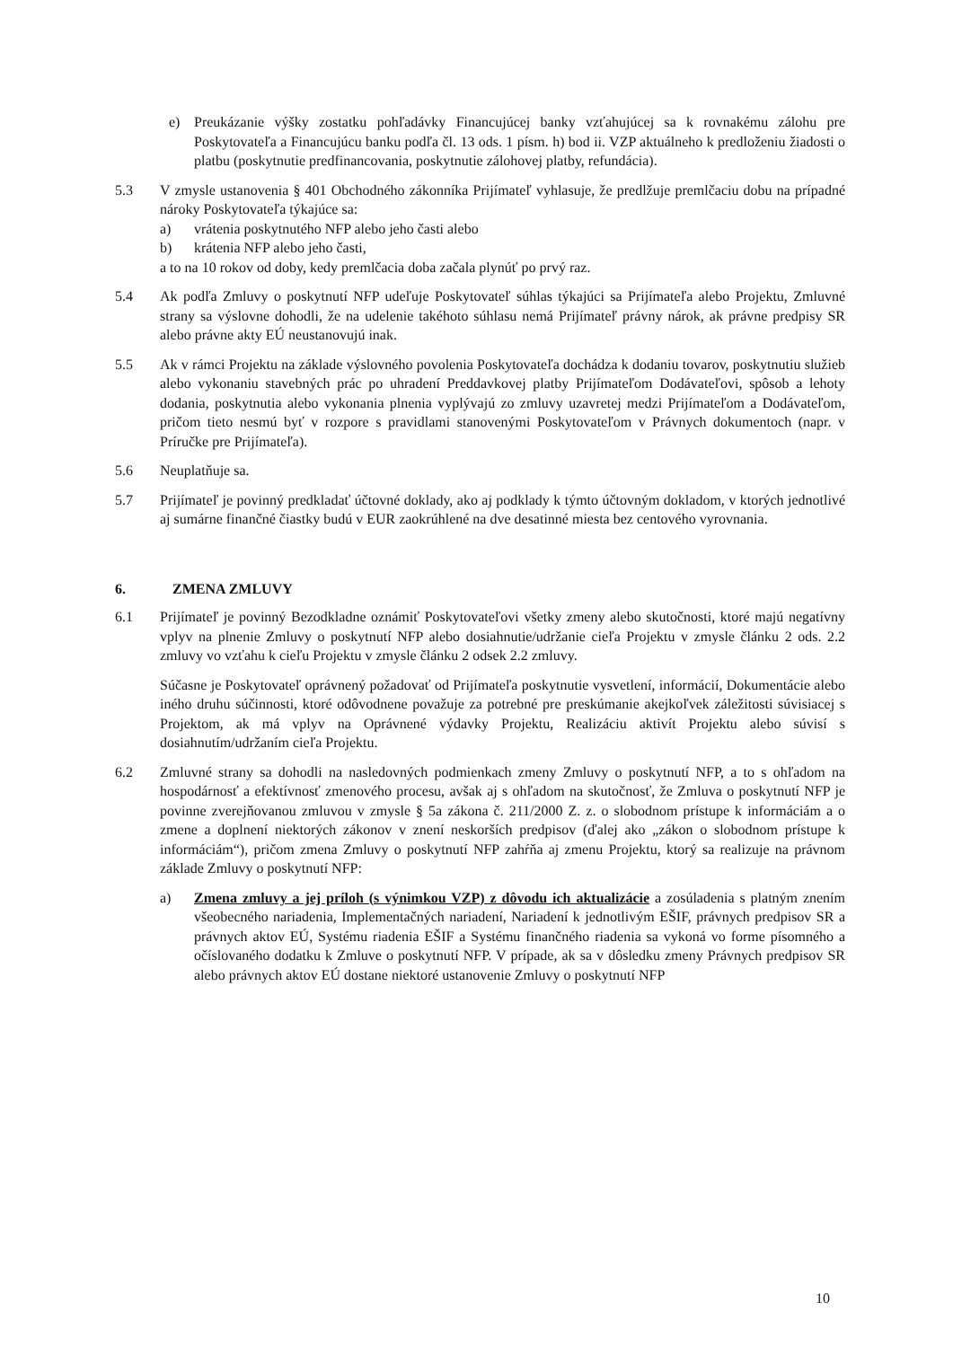e) Preukázanie výšky zostatku pohľadávky Financujúcej banky vzťahujúcej sa k rovnakému zálohu pre Poskytovateľa a Financujúcu banku podľa čl. 13 ods. 1 písm. h) bod ii. VZP aktuálneho k predloženiu žiadosti o platbu (poskytnutie predfinancovania, poskytnutie zálohovej platby, refundácia).
5.3 V zmysle ustanovenia § 401 Obchodného zákonníka Prijímateľ vyhlasuje, že predlžuje premlčaciu dobu na prípadné nároky Poskytovateľa týkajúce sa:
a) vrátenia poskytnutého NFP alebo jeho časti alebo
b) krátenia NFP alebo jeho časti,
a to na 10 rokov od doby, kedy premlčacia doba začala plynúť po prvý raz.
5.4 Ak podľa Zmluvy o poskytnutí NFP udeľuje Poskytovateľ súhlas týkajúci sa Prijímateľa alebo Projektu, Zmluvné strany sa výslovne dohodli, že na udelenie takéhoto súhlasu nemá Prijímateľ právny nárok, ak právne predpisy SR alebo právne akty EÚ neustanovujú inak.
5.5 Ak v rámci Projektu na základe výslovného povolenia Poskytovateľa dochádza k dodaniu tovarov, poskytnutiu služieb alebo vykonaniu stavebných prác po uhradení Preddavkovej platby Prijímateľom Dodávateľovi, spôsob a lehoty dodania, poskytnutia alebo vykonania plnenia vyplývajú zo zmluvy uzavretej medzi Prijímateľom a Dodávateľom, pričom tieto nesmú byť v rozpore s pravidlami stanovenými Poskytovateľom v Právnych dokumentoch (napr. v Príručke pre Prijímateľa).
5.6 Neuplatňuje sa.
5.7 Prijímateľ je povinný predkladať účtovné doklady, ako aj podklady k týmto účtovným dokladom, v ktorých jednotlivé aj sumárne finančné čiastky budú v EUR zaokrúhlené na dve desatinné miesta bez centového vyrovnania.
6. ZMENA ZMLUVY
6.1 Prijímateľ je povinný Bezodkladne oznámiť Poskytovateľovi všetky zmeny alebo skutočnosti, ktoré majú negatívny vplyv na plnenie Zmluvy o poskytnutí NFP alebo dosiahnutie/udržanie cieľa Projektu v zmysle článku 2 ods. 2.2 zmluvy vo vzťahu k cieľu Projektu v zmysle článku 2 odsek 2.2 zmluvy.
Súčasne je Poskytovateľ oprávnený požadovať od Prijímateľa poskytnutie vysvetlení, informácií, Dokumentácie alebo iného druhu súčinnosti, ktoré odôvodnene považuje za potrebné pre preskúmanie akejkoľvek záležitosti súvisiacej s Projektom, ak má vplyv na Oprávnené výdavky Projektu, Realizáciu aktivít Projektu alebo súvisí s dosiahnutím/udržaním cieľa Projektu.
6.2 Zmluvné strany sa dohodli na nasledovných podmienkach zmeny Zmluvy o poskytnutí NFP, a to s ohľadom na hospodárnosť a efektívnosť zmenového procesu, avšak aj s ohľadom na skutočnosť, že Zmluva o poskytnutí NFP je povinne zverejňovanou zmluvou v zmysle § 5a zákona č. 211/2000 Z. z. o slobodnom prístupe k informáciám a o zmene a doplnení niektorých zákonov v znení neskorších predpisov (ďalej ako „zákon o slobodnom prístupe k informáciám“), pričom zmena Zmluvy o poskytnutí NFP zahŕňa aj zmenu Projektu, ktorý sa realizuje na právnom základe Zmluvy o poskytnutí NFP:
a) Zmena zmluvy a jej príloh (s výnimkou VZP) z dôvodu ich aktualizácie a zosúladenia s platným znením všeobecného nariadenia, Implementačných nariadení, Nariadení k jednotlivým EŠIF, právnych predpisov SR a právnych aktov EÚ, Systému riadenia EŠIF a Systému finančného riadenia sa vykoná vo forme písomného a očíslovaného dodatku k Zmluve o poskytnutí NFP. V prípade, ak sa v dôsledku zmeny Právnych predpisov SR alebo právnych aktov EÚ dostane niektoré ustanovenie Zmluvy o poskytnutí NFP
10